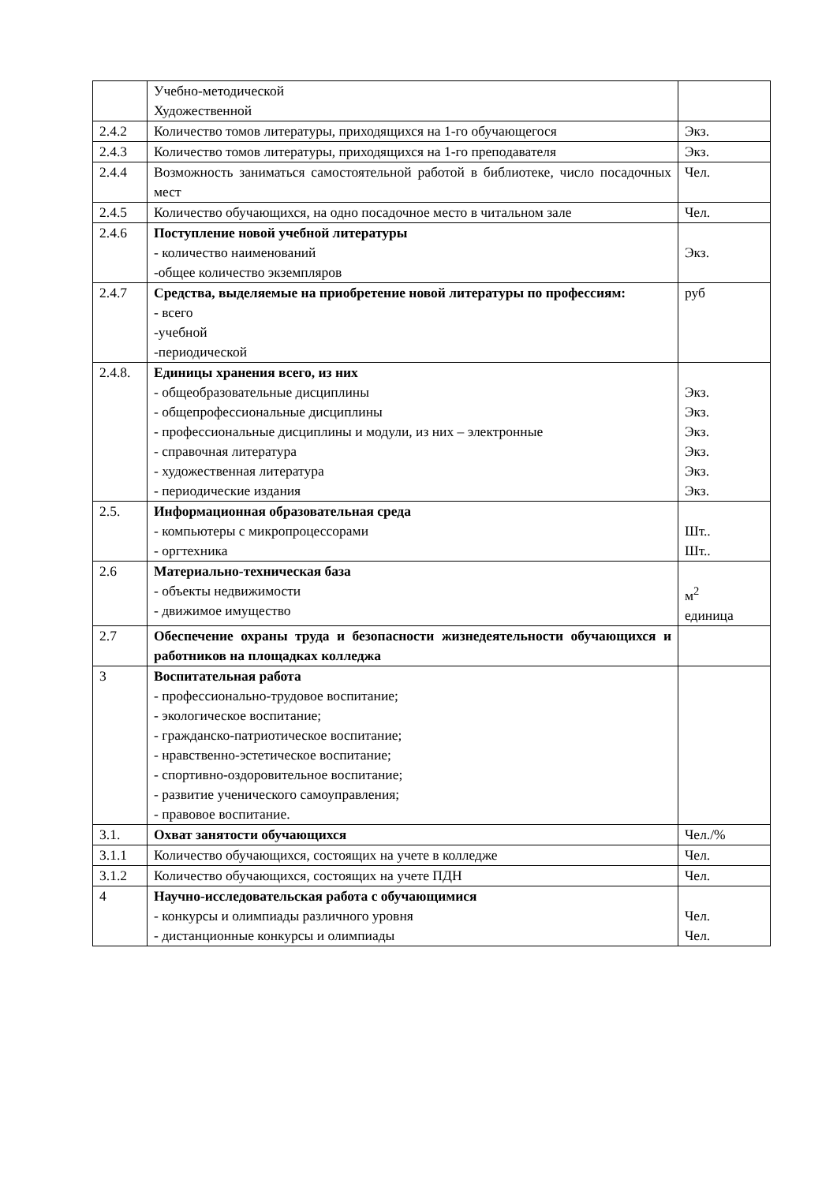| | Учебно-методической Художественной | |
| 2.4.2 | Количество томов литературы, приходящихся на 1-го обучающегося | Экз. |
| 2.4.3 | Количество томов литературы, приходящихся на 1-го преподавателя | Экз. |
| 2.4.4 | Возможность заниматься самостоятельной работой в библиотеке, число посадочных мест | Чел. |
| 2.4.5 | Количество обучающихся, на одно посадочное место в читальном зале | Чел. |
| 2.4.6 | Поступление новой учебной литературы - количество наименований -общее количество экземпляров | Экз. |
| 2.4.7 | Средства, выделяемые на приобретение новой литературы по профессиям: - всего -учебной -периодической | руб |
| 2.4.8. | Единицы хранения всего, из них - общеобразовательные дисциплины - общепрофессиональные дисциплины - профессиональные дисциплины и модули, из них – электронные - справочная литература - художественная литература - периодические издания | Экз. Экз. Экз. Экз. Экз. Экз. |
| 2.5. | Информационная образовательная среда - компьютеры с микропроцессорами - оргтехника | Шт.. Шт.. |
| 2.6 | Материально-техническая база - объекты недвижимости - движимое имущество | м<sup>2</sup> единица |
| 2.7 | Обеспечение охраны труда и безопасности жизнедеятельности обучающихся и работников на площадках колледжа | |
| 3 | Воспитательная работа - профессионально-трудовое воспитание; - экологическое воспитание; - гражданско-патриотическое воспитание; - нравственно-эстетическое воспитание; - спортивно-оздоровительное воспитание; - развитие ученического самоуправления; - правовое воспитание. | |
| 3.1. | Охват занятости обучающихся | Чел./% |
| 3.1.1 | Количество обучающихся, состоящих на учете в колледже | Чел. |
| 3.1.2 | Количество обучающихся, состоящих на учете ПДН | Чел. |
| 4 | Научно-исследовательская работа с обучающимися - конкурсы и олимпиады различного уровня - дистанционные конкурсы и олимпиады | Чел. Чел. |